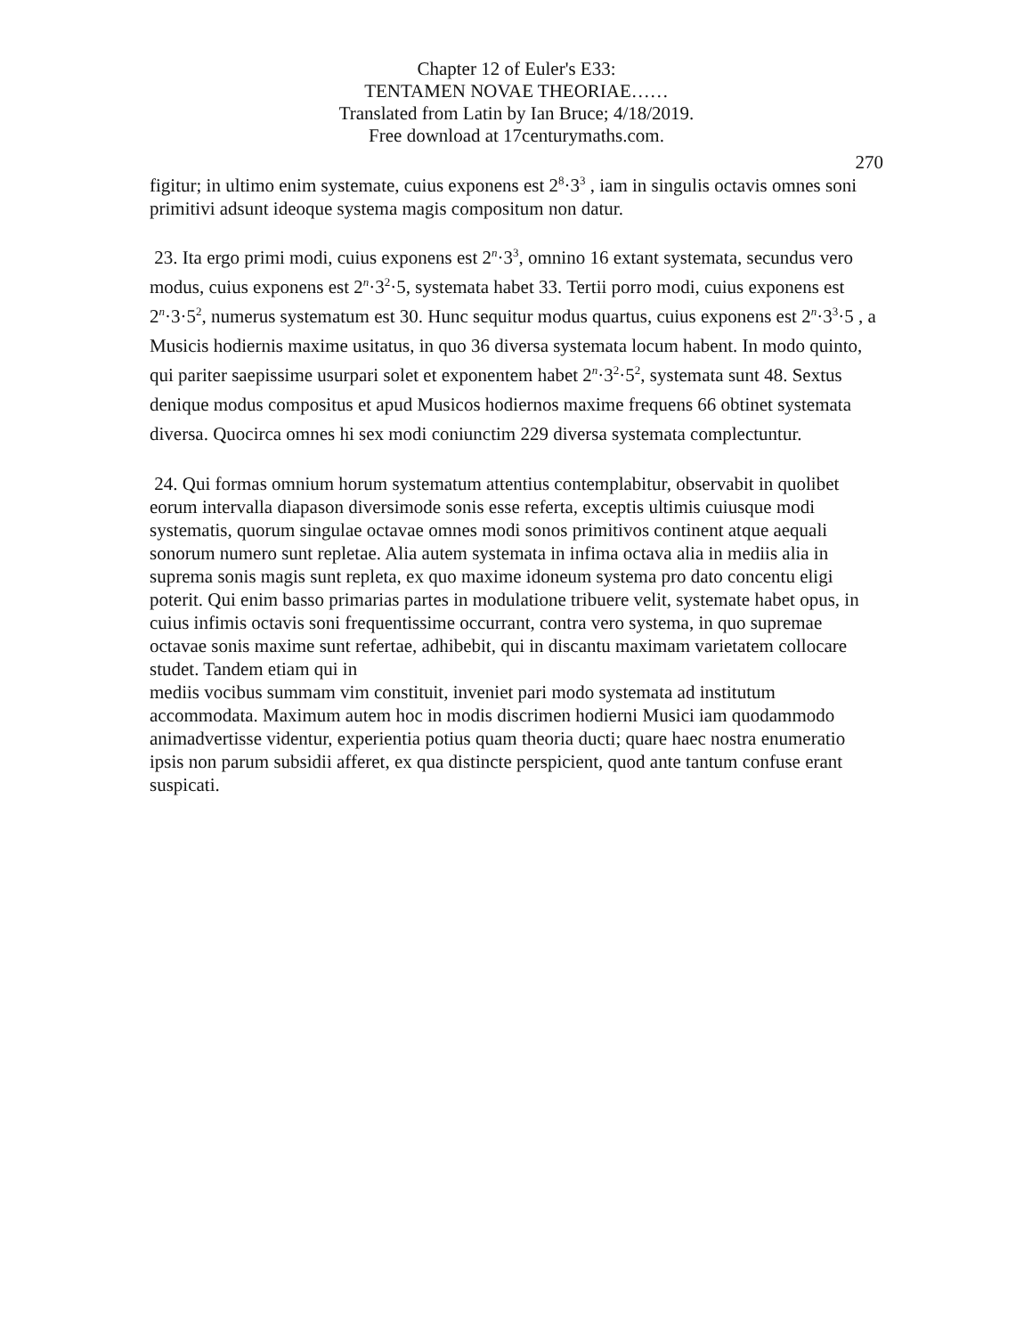Chapter 12 of Euler's E33:
TENTAMEN NOVAE THEORIAE……
Translated from Latin by Ian Bruce; 4/18/2019.
Free download at 17centurymaths.com.
270
figitur; in ultimo enim systemate, cuius exponens est 2<sup>8</sup>·3<sup>3</sup> , iam in singulis octavis omnes soni primitivi adsunt ideoque systema magis compositum non datur.
23. Ita ergo primi modi, cuius exponens est 2<sup>n</sup>·3<sup>3</sup>, omnino 16 extant systemata, secundus vero modus, cuius exponens est 2<sup>n</sup>·3<sup>2</sup>·5, systemata habet 33. Tertii porro modi, cuius exponens est 2<sup>n</sup>·3·5<sup>2</sup>, numerus systematum est 30. Hunc sequitur modus quartus, cuius exponens est 2<sup>n</sup>·3<sup>3</sup>·5 , a Musicis hodiernis maxime usitatus, in quo 36 diversa systemata locum habent. In modo quinto, qui pariter saepissime usurpari solet et exponentem habet 2<sup>n</sup>·3<sup>2</sup>·5<sup>2</sup>, systemata sunt 48. Sextus denique modus compositus et apud Musicos hodiernos maxime frequens 66 obtinet systemata diversa. Quocirca omnes hi sex modi coniunctim 229 diversa systemata complectuntur.
24. Qui formas omnium horum systematum attentius contemplabitur, observabit in quolibet eorum intervalla diapason diversimode sonis esse referta, exceptis ultimis cuiusque modi systematis, quorum singulae octavae omnes modi sonos primitivos continent atque aequali sonorum numero sunt repletae. Alia autem systemata in infima octava alia in mediis alia in suprema sonis magis sunt repleta, ex quo maxime idoneum systema pro dato concentu eligi poterit. Qui enim basso primarias partes in modulatione tribuere velit, systemate habet opus, in cuius infimis octavis soni frequentissime occurrant, contra vero systema, in quo supremae octavae sonis maxime sunt refertae, adhibebit, qui in discantu maximam varietatem collocare studet. Tandem etiam qui in
mediis vocibus summam vim constituit, inveniet pari modo systemata ad institutum accommodata. Maximum autem hoc in modis discrimen hodierni Musici iam quodammodo animadvertisse videntur, experientia potius quam theoria ducti; quare haec nostra enumeratio ipsis non parum subsidii afferet, ex qua distincte perspicient, quod ante tantum confuse erant suspicati.